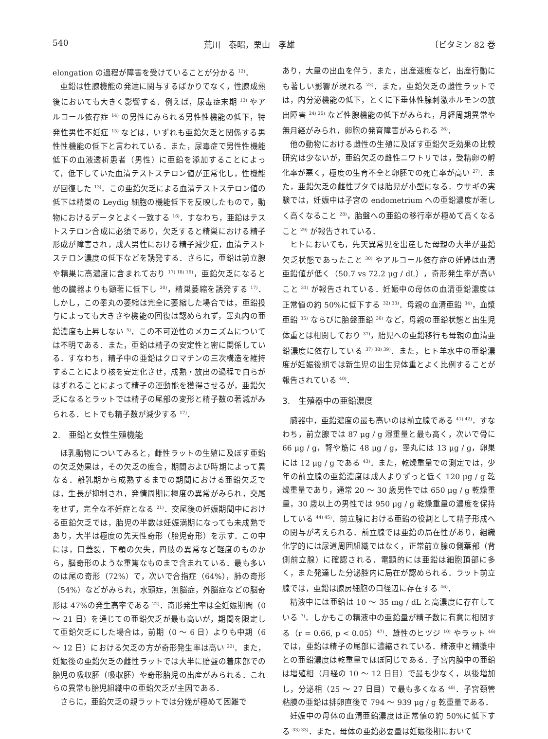540 荒川　泰昭，栗山　孝雄 〔ビタミン 82 巻
elongation の過程が障害を受けていることが分かる <sup>12)</sup>．
亜鉛は性腺機能の発達に関与するばかりでなく，性腺成熟後においても大きく影響する．例えば，尿毒症末期 <sup>13)</sup> やアルコール依存症 <sup>14)</sup> の男性にみられる男性性機能の低下，特発性男性不妊症 <sup>15)</sup> などは，いずれも亜鉛欠乏と関係する男性性機能の低下と言われている．また，尿毒症で男性性機能低下の血液透析患者（男性）に亜鉛を添加することによって，低下していた血清テストステロン値が正常化し，性機能が回復した <sup>13)</sup>．この亜鉛欠乏による血清テストステロン値の低下は精巣の Leydig 細胞の機能低下を反映したもので，動物におけるデータとよく一致する <sup>16)</sup>．すなわち，亜鉛はテストステロン合成に必須であり，欠乏すると精巣における精子形成が障害され，成人男性における精子減少症，血清テストステロン濃度の低下などを誘発する．さらに，亜鉛は前立腺や精巣に高濃度に含まれており <sup>17) 18) 19)</sup>，亜鉛欠乏になると他の臓器よりも顕著に低下し <sup>20)</sup>，精巣萎縮を誘発する <sup>17)</sup>．しかし，この睾丸の萎縮は完全に萎縮した場合では，亜鉛投与によっても大きさや機能の回復は認められず，睾丸内の亜鉛濃度も上昇しない <sup>5)</sup>．この不可逆性のメカニズムについては不明である．また，亜鉛は精子の安定性と密に関係している．すなわち，精子中の亜鉛はクロマチンの三次構造を維持することにより核を安定化させ，成熟・放出の過程で自らがはずれることによって精子の運動能を獲得させるが，亜鉛欠乏になるとラットでは精子の尾部の変形と精子数の著減がみられる．ヒトでも精子数が減少する <sup>17)</sup>．
2.　亜鉛と女性生殖機能
ほ乳動物についてみると，雌性ラットの生殖に及ぼす亜鉛の欠乏効果は，その欠乏の度合，期間および時期によって異なる．離乳期から成熟するまでの期間における亜鉛欠乏では，生長が抑制され，発情周期に極度の異常がみられ，交尾をせず，完全な不妊症となる <sup>21)</sup>．交尾後の妊娠期間中における亜鉛欠乏では，胎児の半数は妊娠満期になっても未成熟であり，大半は極度の先天性奇形（胎児奇形）を示す．この中には，口蓋裂，下顎の欠失，四肢の異常など軽度のものから，脳奇形のような重篤なものまで含まれている．最も多いのは尾の奇形（72%）で，次いで合指症（64%），肺の奇形（54%）などがみられ，水頭症，無脳症，外脳症などの脳奇形は 47%の発生高率である <sup>22)</sup>．奇形発生率は全妊娠期間（0 〜 21 日）を通じての亜鉛欠乏が最も高いが，期間を限定して亜鉛欠乏にした場合は，前期（0 〜 6 日）よりも中期（6 〜 12 日）における欠乏の方が奇形発生率は高い <sup>22)</sup>．また，妊娠後の亜鉛欠乏の雌性ラットでは大半に胎盤の着床部での胎児の吸収胚（吸収胚）や奇形胎児の出産がみられる．これらの異常も胎児組織中の亜鉛欠乏が主因である．
さらに，亜鉛欠乏の親ラットでは分娩が極めて困難で
あり，大量の出血を伴う．また，出産速度など，出産行動にも著しい影響が現れる <sup>23)</sup>．また，亜鉛欠乏の雌性ラットでは，内分泌機能の低下，とくに下垂体性腺刺激ホルモンの放出障害 <sup>24) 25)</sup> など性腺機能の低下がみられ，月経周期異常や無月経がみられ，卵胞の発育障害がみられる <sup>26)</sup>．
他の動物における雌性の生殖に及ぼす亜鉛欠乏効果の比較研究は少ないが，亜鉛欠乏の雌性ニワトリでは，受精卵の孵化率が悪く，極度の生育不全と卵胚での死亡率が高い <sup>27)</sup>．また，亜鉛欠乏の雌性ブタでは胎児が小型になる．ウサギの実験では，妊娠中は子宮の endometrium への亜鉛濃度が著しく高くなること <sup>28)</sup>，胎盤への亜鉛の移行率が極めて高くなること <sup>29)</sup> が報告されている．
ヒトにおいても，先天異常児を出産した母親の大半が亜鉛欠乏状態であったこと <sup>30)</sup> やアルコール依存症の妊婦は血清亜鉛値が低く（50.7 vs 72.2 μg / dL），奇形発生率が高いこと <sup>31)</sup> が報告されている．妊娠中の母体の血清亜鉛濃度は正常値の約 50%に低下する <sup>32) 33)</sup>．母親の血清亜鉛 <sup>34)</sup>，血漿亜鉛 <sup>35)</sup> ならびに胎盤亜鉛 <sup>36)</sup> など，母親の亜鉛状態と出生児体重とは相関しており <sup>37)</sup>，胎児への亜鉛移行も母親の血清亜鉛濃度に依存している <sup>37) 38) 39)</sup>．また，ヒト羊水中の亜鉛濃度が妊娠後期では新生児の出生児体重とよく比例することが報告されている <sup>40)</sup>．
3.　生殖器中の亜鉛濃度
臓器中，亜鉛濃度の最も高いのは前立腺である <sup>41) 42)</sup>．すなわち，前立腺では 87 μg / g 湿重量と最も高く，次いで骨に 66 μg / g，腎や筋に 48 μg / g，睾丸には 13 μg / g，卵巣には 12 μg / g である <sup>43)</sup>．また，乾燥重量での測定では，少年の前立腺の亜鉛濃度は成人よりずっと低く 120 μg / g 乾燥重量であり，通常 20 〜 30 歳男性では 650 μg / g 乾燥重量，30 歳以上の男性では 950 μg / g 乾燥重量の濃度を保持している <sup>44) 45)</sup>．前立腺における亜鉛の役割として精子形成への関与が考えられる．前立腺では亜鉛の局在性があり，組織化学的には尿道周囲組織ではなく，正常前立腺の側葉部（背側前立腺）に確認される．電顕的には亜鉛は細胞頂部に多く，また発達した分泌腔内に局在が認められる．ラット前立腺では，亜鉛は腺房細胞の口径辺に存在する <sup>46)</sup>．
精液中には亜鉛は 10 〜 35 mg / dL と高濃度に存在している <sup>7)</sup>．しかもこの精液中の亜鉛量が精子数に有意に相関する（r = 0.66, p < 0.05）<sup>47)</sup>．雄性のヒツジ <sup>10)</sup> やラット <sup>46)</sup> では，亜鉛は精子の尾部に濃縮されている．精液中と精漿中との亜鉛濃度は乾重量でほぼ同じである．子宮内膜中の亜鉛は増殖相（月経の 10 〜 12 日目）で最も少なく，以後増加し，分泌相（25 〜 27 日目）で最も多くなる <sup>48)</sup>．子宮頚管粘膜の亜鉛は排卵直後で 794 〜 939 μg / g 乾重量である．
妊娠中の母体の血清亜鉛濃度は正常値の約 50%に低下する <sup>33) 33)</sup>．また，母体の亜鉛必要量は妊娠後期において